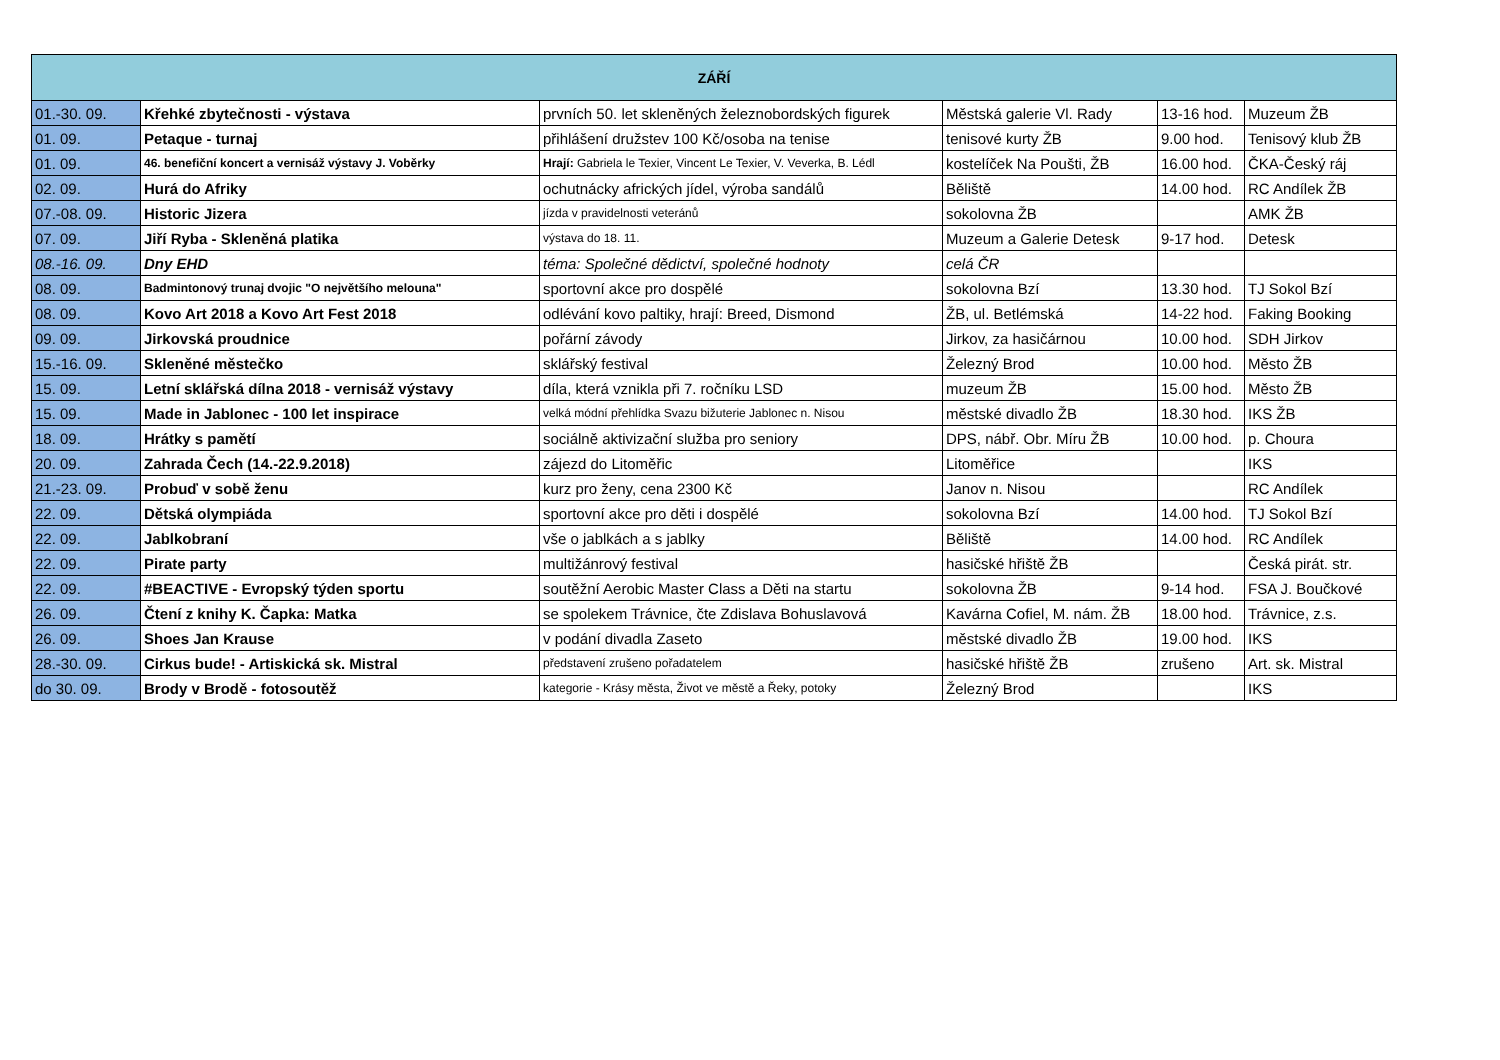| ZÁŘÍ | | | | | |
| --- | --- | --- | --- | --- | --- |
| 01.-30. 09. | Křehké zbytečnosti - výstava | prvních 50. let skleněných železnobordských figurek | Městská galerie Vl. Rady | 13-16 hod. | Muzeum ŽB |
| 01. 09. | Petaque - turnaj | přihlášení družstev 100 Kč/osoba na tenise | tenisové kurty ŽB | 9.00 hod. | Tenisový klub ŽB |
| 01. 09. | 46. benefiční koncert a vernisáž výstavy J. Voběrky | Hrají: Gabriela le Texier, Vincent Le Texier, V. Veverka, B. Lédl | kostelíček Na Poušti, ŽB | 16.00 hod. | ČKA-Český ráj |
| 02. 09. | Hurá do Afriky | ochutnácky afrických jídel, výroba sandálů | Běliště | 14.00 hod. | RC Andílek ŽB |
| 07.-08. 09. | Historic Jizera | jízda v pravidelnosti veteránů | sokolovna ŽB | | AMK ŽB |
| 07. 09. | Jiří Ryba - Skleněná platika | výstava do 18. 11. | Muzeum a Galerie Detesk | 9-17 hod. | Detesk |
| 08.-16. 09. | Dny EHD | téma: Společné dědictví, společné hodnoty | celá ČR | | |
| 08. 09. | Badmintonový trunaj dvojic "O největšího melouna" | sportovní akce pro dospělé | sokolovna Bzí | 13.30 hod. | TJ Sokol Bzí |
| 08. 09. | Kovo Art 2018 a Kovo Art Fest 2018 | odlévání kovo paltiky, hrají: Breed, Dismond | ŽB, ul. Betlémská | 14-22 hod. | Faking Booking |
| 09. 09. | Jirkovská proudnice | pořární závody | Jirkov, za hasičárnou | 10.00 hod. | SDH Jirkov |
| 15.-16. 09. | Skleněné městečko | sklářský festival | Železný Brod | 10.00 hod. | Město ŽB |
| 15. 09. | Letní sklářská dílna 2018 - vernisáž výstavy | díla, která vznikla při 7. ročníku LSD | muzeum ŽB | 15.00 hod. | Město ŽB |
| 15. 09. | Made in Jablonec - 100 let inspirace | velká módní přehlídka Svazu bižuterie Jablonec n. Nisou | městské divadlo ŽB | 18.30 hod. | IKS ŽB |
| 18. 09. | Hrátky s pamětí | sociálně aktivizační služba pro seniory | DPS, nábř. Obr. Míru ŽB | 10.00 hod. | p. Choura |
| 20. 09. | Zahrada Čech (14.-22.9.2018) | zájezd do Litoměřic | Litoměřice | | IKS |
| 21.-23. 09. | Probuď v sobě ženu | kurz pro ženy, cena 2300 Kč | Janov n. Nisou | | RC Andílek |
| 22. 09. | Dětská olympiáda | sportovní akce pro děti i dospělé | sokolovna Bzí | 14.00 hod. | TJ Sokol Bzí |
| 22. 09. | Jablkobraní | vše o jablkách a s jablky | Běliště | 14.00 hod. | RC Andílek |
| 22. 09. | Pirate party | multižánrový festival | hasičské hřiště ŽB | | Česká pirát. str. |
| 22. 09. | #BEACTIVE - Evropský týden sportu | soutěžní Aerobic Master Class a Děti na startu | sokolovna ŽB | 9-14 hod. | FSA J. Boučkové |
| 26. 09. | Čtení z knihy K. Čapka: Matka | se spolekem Trávnice, čte Zdislava Bohuslavová | Kavárna Cofiel, M. nám. ŽB | 18.00 hod. | Trávnice, z.s. |
| 26. 09. | Shoes Jan Krause | v podání divadla Zaseto | městské divadlo ŽB | 19.00 hod. | IKS |
| 28.-30. 09. | Cirkus bude! - Artiskická sk. Mistral | představení zrušeno pořadatelem | hasičské hřiště ŽB | zrušeno | Art. sk. Mistral |
| do 30. 09. | Brody v Brodě - fotosoutěž | kategorie - Krásy města, Život ve městě a Řeky, potoky | Železný Brod | | IKS |